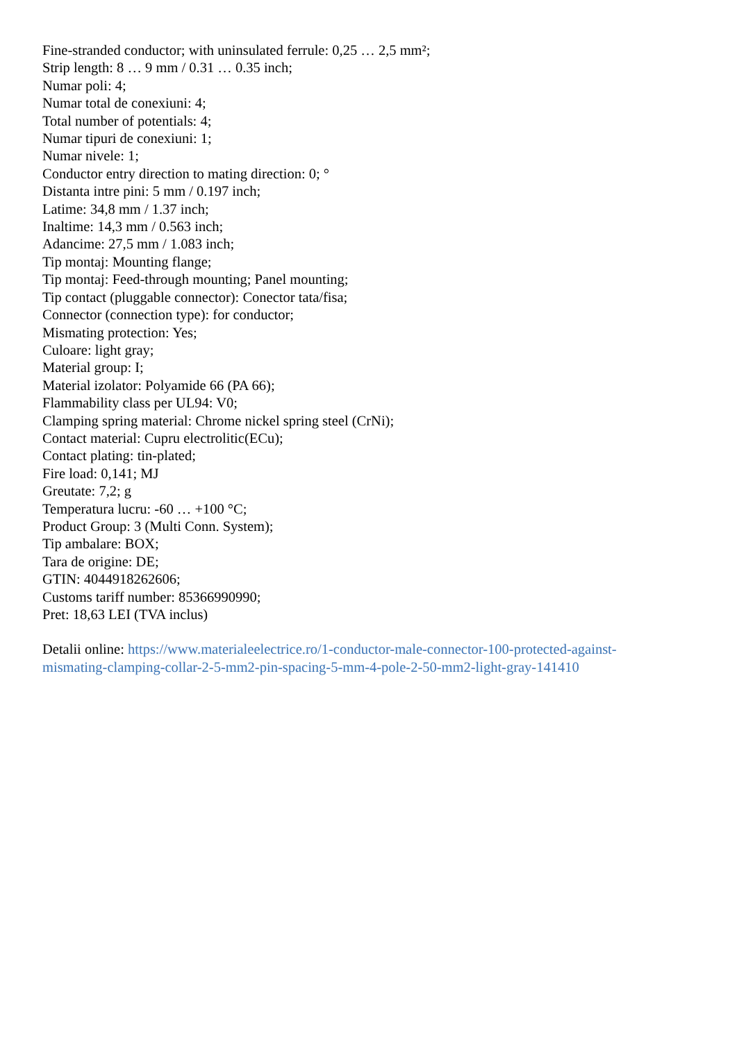Fine-stranded conductor; with uninsulated ferrule: 0,25 … 2,5 mm²;
Strip length: 8 … 9 mm / 0.31 … 0.35 inch;
Numar poli: 4;
Numar total de conexiuni: 4;
Total number of potentials: 4;
Numar tipuri de conexiuni: 1;
Numar nivele: 1;
Conductor entry direction to mating direction: 0; °
Distanta intre pini: 5 mm / 0.197 inch;
Latime: 34,8 mm / 1.37 inch;
Inaltime: 14,3 mm / 0.563 inch;
Adancime: 27,5 mm / 1.083 inch;
Tip montaj: Mounting flange;
Tip montaj: Feed-through mounting; Panel mounting;
Tip contact (pluggable connector): Conector tata/fisa;
Connector (connection type): for conductor;
Mismating protection: Yes;
Culoare: light gray;
Material group: I;
Material izolator: Polyamide 66 (PA 66);
Flammability class per UL94: V0;
Clamping spring material: Chrome nickel spring steel (CrNi);
Contact material: Cupru electrolitic(ECu);
Contact plating: tin-plated;
Fire load: 0,141; MJ
Greutate: 7,2; g
Temperatura lucru: -60 … +100 °C;
Product Group: 3 (Multi Conn. System);
Tip ambalare: BOX;
Tara de origine: DE;
GTIN: 4044918262606;
Customs tariff number: 85366990990;
Pret: 18,63 LEI (TVA inclus)
Detalii online: https://www.materialeelectrice.ro/1-conductor-male-connector-100-protected-against-
mismating-clamping-collar-2-5-mm2-pin-spacing-5-mm-4-pole-2-50-mm2-light-gray-141410